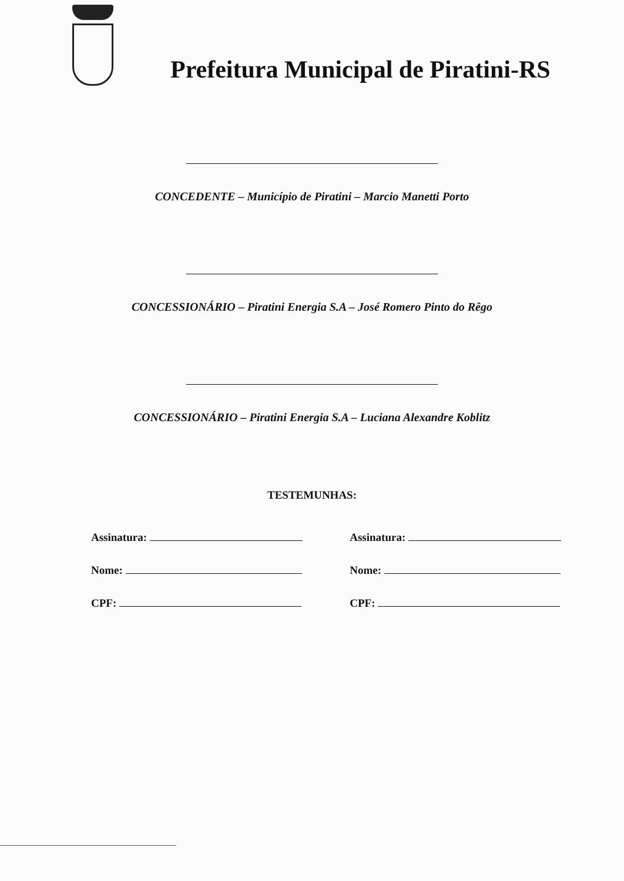Prefeitura Municipal de Piratini-RS
CONCEDENTE – Município de Piratini – Marcio Manetti Porto
CONCESSIONÁRIO – Piratini Energia S.A – José Romero Pinto do Rêgo
CONCESSIONÁRIO – Piratini Energia S.A – Luciana Alexandre Koblitz
TESTEMUNHAS:
Assinatura:
Nome:
CPF:
Assinatura:
Nome:
CPF: